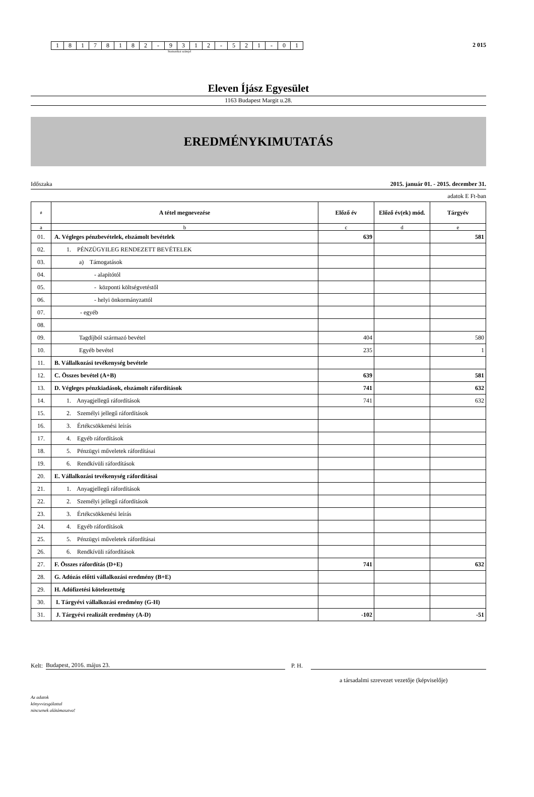| 1 | 8 | 1 | 7 | 8 | 1 | 8 | 2 | - | 9 | 3 | 1 | 2 | - | 5 | 2 | 1 | - | 0 | 1 |
2 015
Statisztikai számjel
Eleven Íjász Egyesület
1163 Budapest Margit u.28.
EREDMÉNYKIMUTATÁS
Időszaka 2015. január 01. - 2015. december 31.
adatok E Ft-ban
| # | A tétel megnevezése | Előző év | Előző év(ek) mód. | Tárgyév |
| --- | --- | --- | --- | --- |
| a | b | c | d | e |
| 01. | A. Végleges pénzbevételek, elszámolt bevételek | 639 | | 581 |
| 02. | 1. PÉNZÜGYILEG RENDEZETT BEVÉTELEK | | | |
| 03. | a) Támogatások | | | |
| 04. | - alapítótól | | | |
| 05. | - központi költségvetéstől | | | |
| 06. | - helyi önkormányzattól | | | |
| 07. | - egyéb | | | |
| 08. | | | | |
| 09. | Tagdíjból származó bevétel | 404 | | 580 |
| 10. | Egyéb bevétel | 235 | | 1 |
| 11. | B. Vállalkozási tevékenység bevétele | | | |
| 12. | C. Összes bevétel (A+B) | 639 | | 581 |
| 13. | D. Végleges pénzkiadások, elszámolt ráfordítások | 741 | | 632 |
| 14. | 1. Anyagjellegű ráfordítások | 741 | | 632 |
| 15. | 2. Személyi jellegű ráfordítások | | | |
| 16. | 3. Értékcsökkenési leírás | | | |
| 17. | 4. Egyéb ráfordítások | | | |
| 18. | 5. Pénzügyi műveletek ráfordításai | | | |
| 19. | 6. Rendkívüli ráfordítások | | | |
| 20. | E. Vállalkozási tevékenység ráfordításai | | | |
| 21. | 1. Anyagjellegű ráfordítások | | | |
| 22. | 2. Személyi jellegű ráfordítások | | | |
| 23. | 3. Értékcsökkenési leírás | | | |
| 24. | 4. Egyéb ráfordítások | | | |
| 25. | 5. Pénzügyi műveletek ráfordításai | | | |
| 26. | 6. Rendkívüli ráfordítások | | | |
| 27. | F. Összes ráfordítás (D+E) | 741 | | 632 |
| 28. | G. Adózás előtti vállalkozási eredmény (B+E) | | | |
| 29. | H. Adófizetési kötelezettség | | | |
| 30. | I. Tárgyévi vállalkozási eredmény (G-H) | | | |
| 31. | J. Tárgyévi realizált eredmény (A-D) | -102 | | -51 |
Kelt: Budapest, 2016. május 23. P. H.
a társadalmi szrevezet vezetője (képviselője)
Az adatok
könyvvizsgálattal
nincsenek alátámasztva!